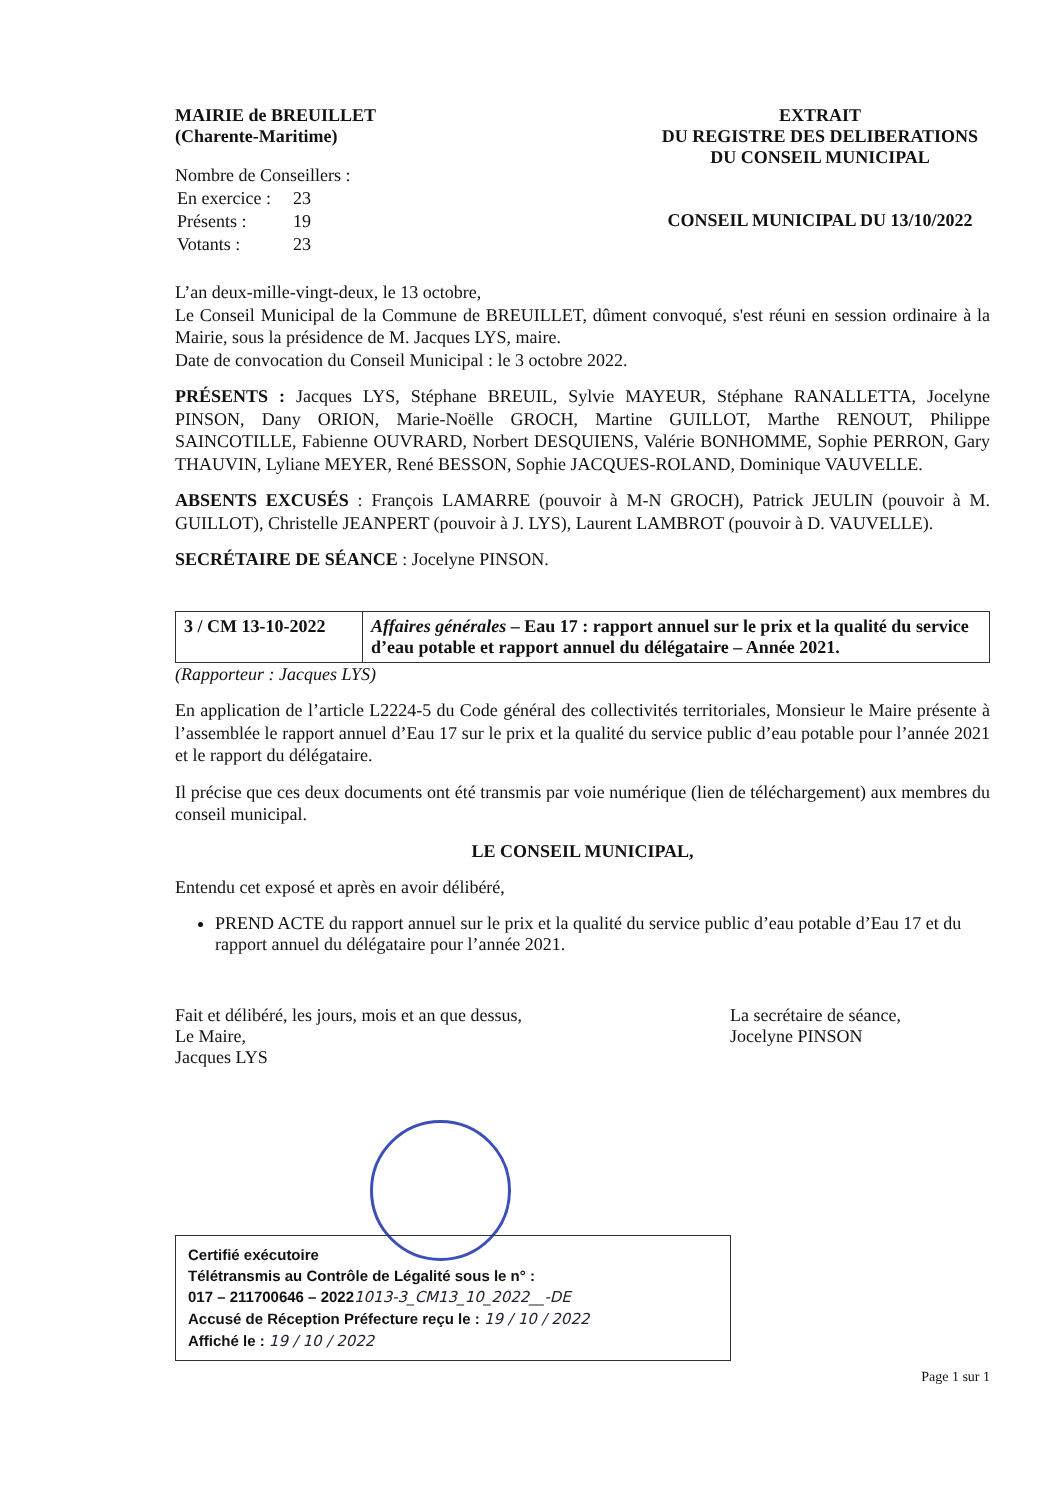MAIRIE de BREUILLET
(Charente-Maritime)
Nombre de Conseillers :
| En exercice : | 23 |
| Présents : | 19 |
| Votants : | 23 |
EXTRAIT
DU REGISTRE DES DELIBERATIONS
DU CONSEIL MUNICIPAL
CONSEIL MUNICIPAL DU 13/10/2022
L’an deux-mille-vingt-deux, le 13 octobre,
Le Conseil Municipal de la Commune de BREUILLET, dûment convoqué, s'est réuni en session ordinaire à la Mairie, sous la présidence de M. Jacques LYS, maire.
Date de convocation du Conseil Municipal : le 3 octobre 2022.
PRÉSENTS : Jacques LYS, Stéphane BREUIL, Sylvie MAYEUR, Stéphane RANALLETTA, Jocelyne PINSON, Dany ORION, Marie-Noëlle GROCH, Martine GUILLOT, Marthe RENOUT, Philippe SAINCOTILLE, Fabienne OUVRARD, Norbert DESQUIENS, Valérie BONHOMME, Sophie PERRON, Gary THAUVIN, Lyliane MEYER, René BESSON, Sophie JACQUES-ROLAND, Dominique VAUVELLE.
ABSENTS EXCUSÉS : François LAMARRE (pouvoir à M-N GROCH), Patrick JEULIN (pouvoir à M. GUILLOT), Christelle JEANPERT (pouvoir à J. LYS), Laurent LAMBROT (pouvoir à D. VAUVELLE).
SECRÉTAIRE DE SÉANCE : Jocelyne PINSON.
| 3 / CM 13-10-2022 | Affaires générales – Eau 17 : rapport annuel sur le prix et la qualité du service d’eau potable et rapport annuel du délégataire – Année 2021. |
(Rapporteur : Jacques LYS)
En application de l’article L2224-5 du Code général des collectivités territoriales, Monsieur le Maire présente à l’assemblée le rapport annuel d’Eau 17 sur le prix et la qualité du service public d’eau potable pour l’année 2021 et le rapport du délégataire.
Il précise que ces deux documents ont été transmis par voie numérique (lien de téléchargement) aux membres du conseil municipal.
LE CONSEIL MUNICIPAL,
Entendu cet exposé et après en avoir délibéré,
PREND ACTE du rapport annuel sur le prix et la qualité du service public d’eau potable d’Eau 17 et du rapport annuel du délégataire pour l’année 2021.
Fait et délibéré, les jours, mois et an que dessus,
Le Maire,
Jacques LYS
La secrétaire de séance,
Jocelyne PINSON
Certifié exécutoire
Télétransmis au Contrôle de Légalité sous le n° :
017 – 211700646 – 20221013-3_CM13_10_2022__-DE
Accusé de Réception Préfecture reçu le : 19 / 10 / 2022
Affiché le : 19 / 10 / 2022
Page 1 sur 1